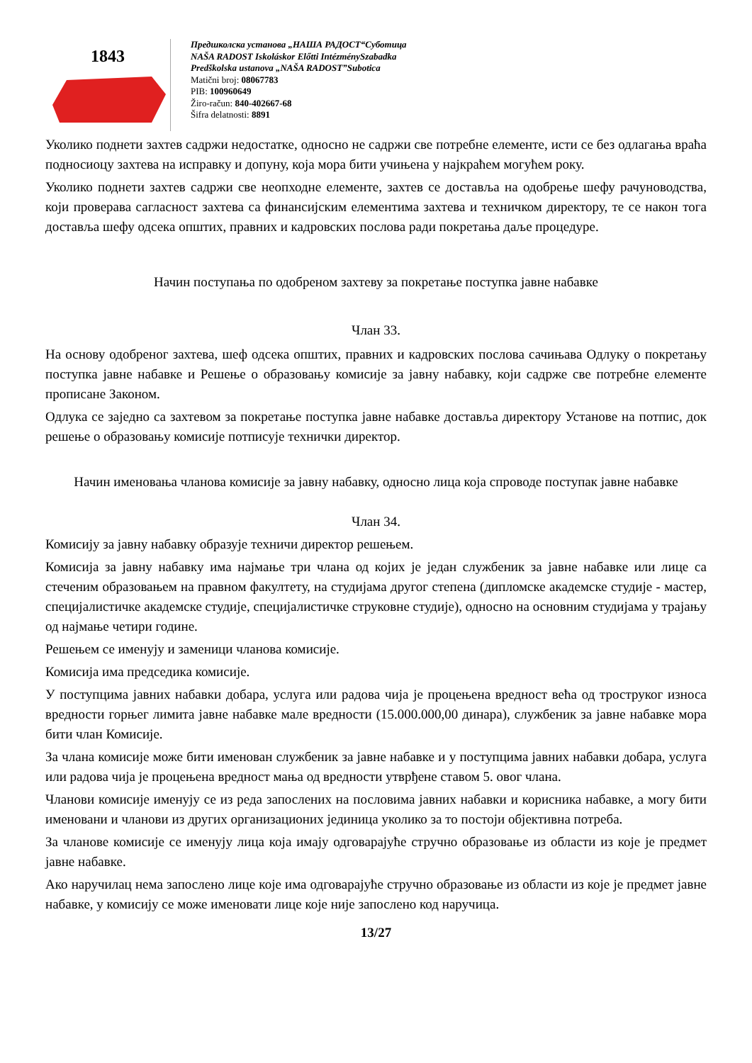1843
Предшколска установа „НАША РАДОСТ“Суботица
NAŠA RADOST Iskoláskor Előtti IntézménySzabadka
Predškolska ustanova „NAŠA RADOST”Subotica
Matični broj: 08067783
PIB: 100960649
Žiro-račun: 840-402667-68
Šifra delatnosti: 8891
Уколико поднети захтев садржи недостатке, односно не садржи све потребне елементе, исти се без одлагања враћа подносиоцу захтева на исправку и допуну, која мора бити учињена у најкраћем могућем року.
Уколико поднети захтев садржи све неопходне елементе, захтев се доставља на одобрење шефу рачуноводства, који проверава сагласност захтева са финансијским елементима захтева и техничком директору, те се након тога доставља шефу одсека општих, правних и кадровских послова ради покретања даље процедуре.
Начин поступања по одобреном захтеву за покретање поступка јавне набавке
Члан 33.
На основу одобреног захтева, шеф одсека општих, правних и кадровских послова сачињава Одлуку о покретању поступка јавне набавке и Решење о образовању комисије за јавну набавку, који садрже све потребне елементе прописане Законом.
Одлука се заједно са захтевом за покретање поступка јавне набавке доставља директору Установе на потпис, док решење о образовању комисије потписује технички директор.
Начин именовања чланова комисије за јавну набавку, односно лица која спроводе поступак јавне набавке
Члан 34.
Комисију за јавну набавку образује техничи директор решењем.
Комисија за јавну набавку има најмање три члана од којих је један службеник за јавне набавке или лице са стеченим образовањем на правном факултету, на студијама другог степена (дипломске академске студије - мастер, специјалистичке академске студије, специјалистичке струковне студије), односно на основним студијама у трајању од најмање четири године.
Решењем се именују и заменици чланова комисије.
Комисија има председика комисије.
У поступцима јавних набавки добара, услуга или радова чија је процењена вредност већа од троструког износа вредности горњег лимита јавне набавке мале вредности (15.000.000,00 динара), службеник за јавне набавке мора бити члан Комисије.
За члана комисије може бити именован службеник за јавне набавке и у поступцима јавних набавки добара, услуга или радова чија је процењена вредност мања од вредности утврђене ставом 5. овог члана.
Чланови комисије именују се из реда запослених на пословима јавних набавки и корисника набавке, а могу бити именовани и чланови из других организационих јединица уколико за то постоји објективна потреба.
За чланове комисије се именују лица која имају одговарајуће стручно образовање из области из које је предмет јавне набавке.
Ако наручилац нема запослено лице које има одговарајуће стручно образовање из области из које је предмет јавне набавке, у комисију се може именовати лице које није запослено код наручица.
13/27